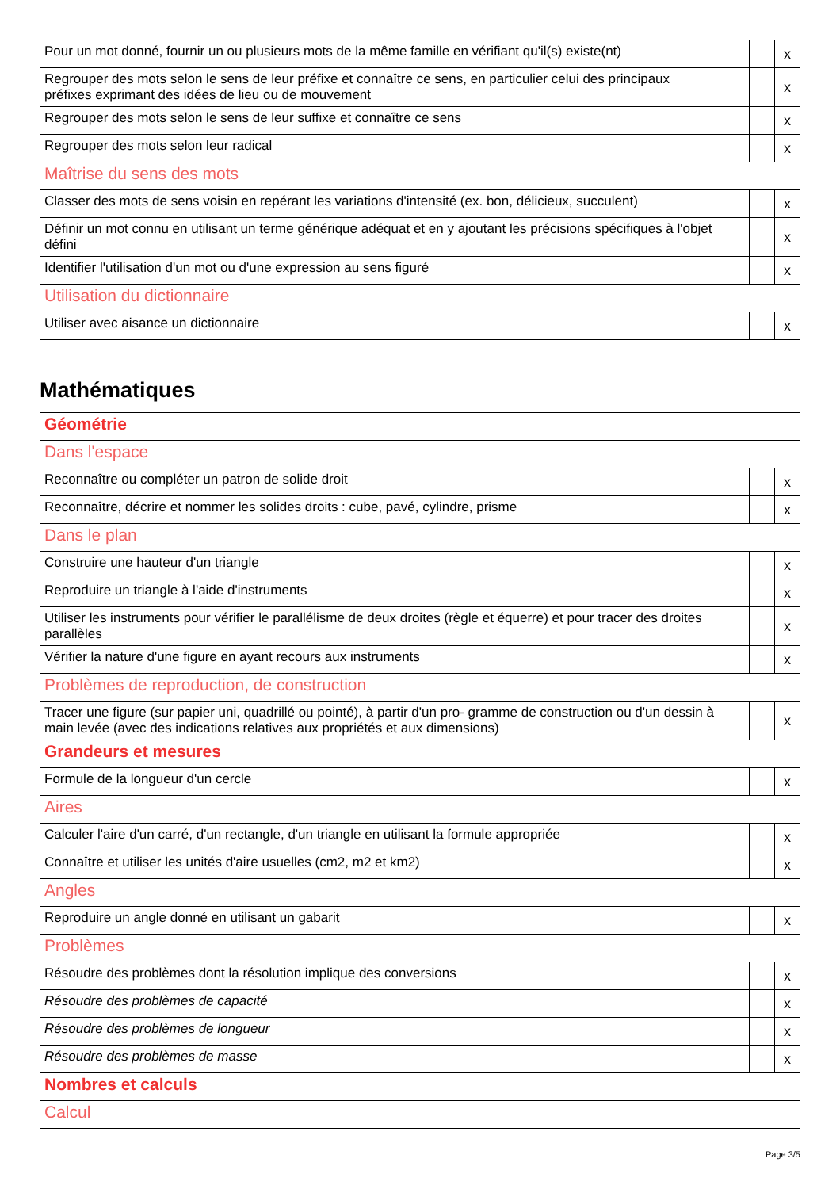| Pour un mot donné, fournir un ou plusieurs mots de la même famille en vérifiant qu'il(s) existe(nt) | | | x |
| Regrouper des mots selon le sens de leur préfixe et connaître ce sens, en particulier celui des principaux préfixes exprimant des idées de lieu ou de mouvement | | | x |
| Regrouper des mots selon le sens de leur suffixe et connaître ce sens | | | x |
| Regrouper des mots selon leur radical | | | x |
| Maîtrise du sens des mots | | | |
| Classer des mots de sens voisin en repérant les variations d'intensité (ex. bon, délicieux, succulent) | | | x |
| Définir un mot connu en utilisant un terme générique adéquat et en y ajoutant les précisions spécifiques à l'objet défini | | | x |
| Identifier l'utilisation d'un mot ou d'une expression au sens figuré | | | x |
| Utilisation du dictionnaire | | | |
| Utiliser avec aisance un dictionnaire | | | x |
Mathématiques
| Géométrie | | | |
| Dans l'espace | | | |
| Reconnaître ou compléter un patron de solide droit | | | x |
| Reconnaître, décrire et nommer les solides droits : cube, pavé, cylindre, prisme | | | x |
| Dans le plan | | | |
| Construire une hauteur d'un triangle | | | x |
| Reproduire un triangle à l'aide d'instruments | | | x |
| Utiliser les instruments pour vérifier le parallélisme de deux droites (règle et équerre) et pour tracer des droites parallèles | | | x |
| Vérifier la nature d'une figure en ayant recours aux instruments | | | x |
| Problèmes de reproduction, de construction | | | |
| Tracer une figure (sur papier uni, quadrillé ou pointé), à partir d'un pro- gramme de construction ou d'un dessin à main levée (avec des indications relatives aux propriétés et aux dimensions) | | | x |
| Grandeurs et mesures | | | |
| Formule de la longueur d'un cercle | | | x |
| Aires | | | |
| Calculer l'aire d'un carré, d'un rectangle, d'un triangle en utilisant la formule appropriée | | | x |
| Connaître et utiliser les unités d'aire usuelles (cm2, m2 et km2) | | | x |
| Angles | | | |
| Reproduire un angle donné en utilisant un gabarit | | | x |
| Problèmes | | | |
| Résoudre des problèmes dont la résolution implique des conversions | | | x |
| Résoudre des problèmes de capacité | | | x |
| Résoudre des problèmes de longueur | | | x |
| Résoudre des problèmes de masse | | | x |
| Nombres et calculs | | | |
| Calcul | | | |
Page 3/5